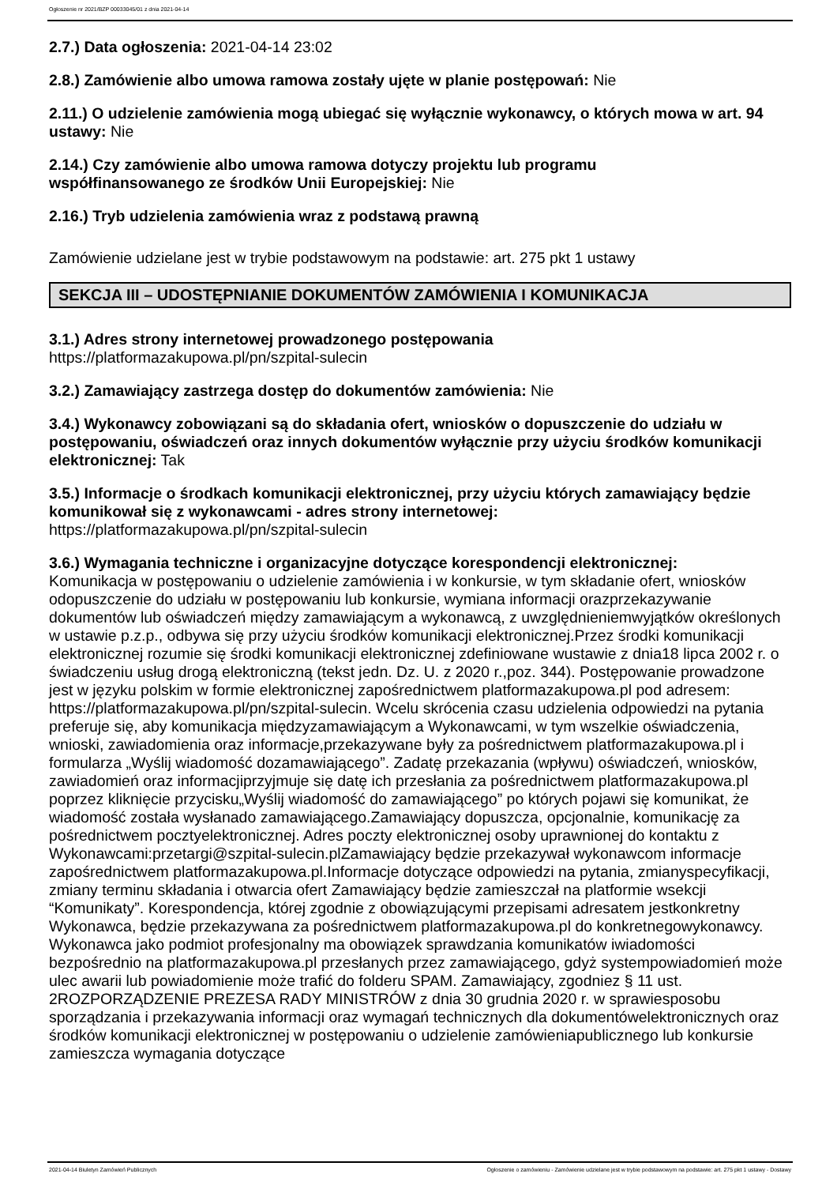Ogłoszenie nr 2021/BZP 00033045/01 z dnia 2021-04-14
2.7.) Data ogłoszenia: 2021-04-14 23:02
2.8.) Zamówienie albo umowa ramowa zostały ujęte w planie postępowań: Nie
2.11.) O udzielenie zamówienia mogą ubiegać się wyłącznie wykonawcy, o których mowa w art. 94 ustawy: Nie
2.14.) Czy zamówienie albo umowa ramowa dotyczy projektu lub programu
współfinansowanego ze środków Unii Europejskiej: Nie
2.16.) Tryb udzielenia zamówienia wraz z podstawą prawną
Zamówienie udzielane jest w trybie podstawowym na podstawie: art. 275 pkt 1 ustawy
SEKCJA III – UDOSTĘPNIANIE DOKUMENTÓW ZAMÓWIENIA I KOMUNIKACJA
3.1.) Adres strony internetowej prowadzonego postępowania
https://platformazakupowa.pl/pn/szpital-sulecin
3.2.) Zamawiający zastrzega dostęp do dokumentów zamówienia: Nie
3.4.) Wykonawcy zobowiązani są do składania ofert, wniosków o dopuszczenie do udziału w postępowaniu, oświadczeń oraz innych dokumentów wyłącznie przy użyciu środków komunikacji elektronicznej: Tak
3.5.) Informacje o środkach komunikacji elektronicznej, przy użyciu których zamawiający będzie komunikował się z wykonawcami - adres strony internetowej:
https://platformazakupowa.pl/pn/szpital-sulecin
3.6.) Wymagania techniczne i organizacyjne dotyczące korespondencji elektronicznej:
Komunikacja w postępowaniu o udzielenie zamówienia i w konkursie, w tym składanie ofert, wniosków odopuszczenie do udziału w postępowaniu lub konkursie, wymiana informacji orazprzekazywanie dokumentów lub oświadczeń między zamawiającym a wykonawcą, z uwzględnieniemwyjątków określonych w ustawie p.z.p., odbywa się przy użyciu środków komunikacji elektronicznej.Przez środki komunikacji elektronicznej rozumie się środki komunikacji elektronicznej zdefiniowane wustawie z dnia18 lipca 2002 r. o świadczeniu usług drogą elektroniczną (tekst jedn. Dz. U. z 2020 r.,poz. 344). Postępowanie prowadzone jest w języku polskim w formie elektronicznej zapośrednictwem platformazakupowa.pl pod adresem: https://platformazakupowa.pl/pn/szpital-sulecin. Wcelu skrócenia czasu udzielenia odpowiedzi na pytania preferuje się, aby komunikacja międzyzamawiającym a Wykonawcami, w tym wszelkie oświadczenia, wnioski, zawiadomienia oraz informacje,przekazywane były za pośrednictwem platformazakupowa.pl i formularza „Wyślij wiadomość dozamawiającego”. Zadatę przekazania (wpływu) oświadczeń, wniosków, zawiadomień oraz informacjiprzyjmuje się datę ich przesłania za pośrednictwem platformazakupowa.pl poprzez kliknięcie przycisku„Wyślij wiadomość do zamawiającego” po których pojawi się komunikat, że wiadomość została wysłanado zamawiającego.Zamawiający dopuszcza, opcjonalnie, komunikację za pośrednictwem pocztyelektronicznej. Adres poczty elektronicznej osoby uprawnionej do kontaktu z Wykonawcami:przetargi@szpital-sulecin.plZamawiający będzie przekazywał wykonawcom informacje zapośrednictwem platformazakupowa.pl.Informacje dotyczące odpowiedzi na pytania, zmianyspecyfikacji, zmiany terminu składania i otwarcia ofert Zamawiający będzie zamieszczał na platformie wsekcji “Komunikaty”. Korespondencja, której zgodnie z obowiązującymi przepisami adresatem jestkonkretny Wykonawca, będzie przekazywana za pośrednictwem platformazakupowa.pl do konkretnegowykonawcy. Wykonawca jako podmiot profesjonalny ma obowiązek sprawdzania komunikatów iwiadomości bezpośrednio na platformazakupowa.pl przesłanych przez zamawiającego, gdyż systempowiadomień może ulec awarii lub powiadomienie może trafić do folderu SPAM. Zamawiający, zgodniez § 11 ust. 2ROZPORZĄDZENIE PREZESA RADY MINISTRÓW z dnia 30 grudnia 2020 r. w sprawiesposobu sporządzania i przekazywania informacji oraz wymagań technicznych dla dokumentówelektronicznych oraz środków komunikacji elektronicznej w postępowaniu o udzielenie zamówieniapublicznego lub konkursie zamieszcza wymagania dotyczące
2021-04-14 Biuletyn Zamówień Publicznych Ogłoszenie o zamówieniu - Zamówienie udzielane jest w trybie podstawowym na podstawie: art. 275 pkt 1 ustawy - Dostawy